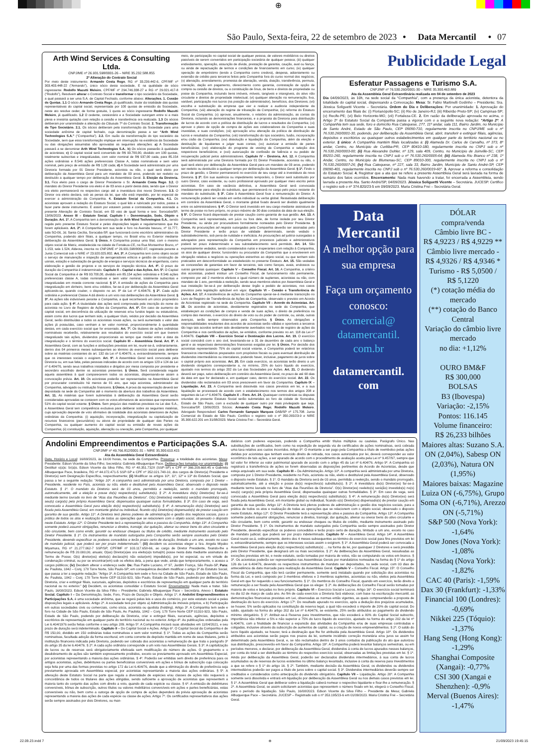⊕
São Paulo, Sexta-feira, 22 de setembro de 2023 • Data Mercantil • 07
Arth Wind Services & Consulting Ltda.
CNPJ/ME nº 26.931.598/0001-26 – NIRE 35.232.588.855
2ª Alteração do Contrato Social
Por meio deste instrumento: Armando Costa Rego, RG nº 33.239.442-6, CPF/MF nº 303.403.448-22 (“Armando”), único sócio desta sociedade, E na qualidade de sócio ingressante: Rodolfo Mazutti Meleiro, CPF/MF nº 294.746.338-27 e RG nº 29.021.417-8 (“Rodolfo”), Resolvem alterar o Contrato Social e transformar o tipo societário da Sociedade, a qual passará a ser uma S.A. de Capital Fechado, conforme abaixo: Alterações. 1. Cessão de Quotas. 1.1 O sócio Armando Costa Rego, já qualificado, titular da totalidade das quotas representativas do capital social, representada por 100 quotas de emissão da Sociedade, neste ato resolve ceder, de forma gratuita, 1 quota ao sócio ingressante Rodolfo Mazutti Meleiro, já qualificado. 1.2 O cedente, cessionário e a Sociedade outorgam entre si a mais plena e irrestrita quitação com relação a cessão e transferência ora realizada. 1.3 Os sócios deliberam por unanimidade a alteração da Cláusula 7ª do Contrato Social. 2. Transformação de Tipo Societário. 2.1. Os sócios deliberam pela transformação da Sociedade para uma sociedade anônima de capital fechado, cuja denominação passa a ser “Arth Wind Technologies S.A.” (“Companhia”). 2.2. Em razão da transformação do tipo societário da Sociedade, sem que essa transformação implique em interrupção na existência da Sociedade ou das obrigações assumidas são aprovadas as seguintes alterações: a) A Sociedade passará a se denominar Arth Wind Technologies S.A.; b) Os sócios passarão à qualidade de acionistas; c) O capital social será convertido de R$ 93.700,00, dividido em 100 quotas, totalmente subscritas e integralizadas, com valor nominal de R$ 937,00 cada, para 85.154 ações ordinárias e 8.546 ações preferenciais Classe A, todas nominativas e sem valor nominal, pelo preço de emissão de R$ 1,00 cada; d) A Sociedade será administrada por uma Diretoria formada por 01 Diretor Presidente, acionista ou não, o qual será eleito por deliberação da Assembleia Geral para um mandato de 03 anos, podendo ser reeleito ou destituído a qualquer tempo por deliberação da Assembleia Geral. 3. Eleição da Diretoria. 3.1. Fica eleito para o cargo de Diretor Presidente o Sr. Armando Costa Rego. 3.2. O mandato do Diretor Presidente ora eleito é de 03 anos a partir desta data, sendo que o Diretor ora eleito permanecerá no respectivo cargo até a investidura dos novos Diretores. 3.3. O Diretor ora eleito declara, sob as penas da lei, que não está impedido, por lei especial de exercer a administração da Companhia. 4. Estatuto Social da Companhia. 4.1. Os acionistas aprovam a redação do Estatuto Social, o qual lido e rubricado por todos, passa a fazer parte deste instrumento. E assim por estarem justas e contratadas, resta assinada a presente Alteração de Contrato Social, em 03 vias de igual forma e teor. Sorocaba/SP, 13/06/2023. Anexo III – Estatuto Social. Capítulo I – Denominação, Sede, Objeto e Duração. Art. 1º. A Companhia tem a denominação de Arth Wind Technologies S.A., sendo regida pelo presente Estatuto Social e pelas disposições legais e regulamentares que lhe forem aplicáveis. Art. 2º. A Companhia tem sua sede e foro na Avenida Itavuvu, nº 11.777, sala SO-06, Jd. Santa Cecília, Sorocaba-SP, que funcionará como escritório administrativo da Companhia, podendo abrir filiais, a qualquer tempo, no Brasil e/ou no Exterior mediante deliberação da Assembleia Geral. § Único. A Companhia possui uma filial, com o mesmo objeto social da Matriz, estabelecida na cidade de Fortaleza-CE, na Rua Monsenhor Bruno, nº 1.153, sala 1.524, Aldeota, inscrita no CNPJ/ME nº 26.931.598/0002-07, registrada perante a Junta Comercial sob o NIRE nº 23.920.025.802. Art. 3º. A Companhia tem como objeto social o serviço de manutenção e inspeção de aerogeradores eólicos e gestão de construção de usinas, estação e subestação de geração de energia e serviços técnicos de engenharia, como elaboração e gestão de projetos e os serviços de inspeção técnica. Art. 4º. O prazo de duração da Companhia é indeterminado. Capítulo II – Capital e das Ações. Art. 5º. O Capital Social da Companhia é de R$ 93.700,00, dividido em 85.154 ações ordinárias e 8.546 ações preferenciais classe A, todas nominativas e sem valor nominal, totalmente subscritas e integralizadas em moeda corrente nacional. § 1º. A emissão de ações da Companhia para integralização em dinheiro, bens e/ou créditos, far-se-á por deliberação da Assembleia Geral aplicando-se, quando couber, o disposto no art. 8º da Lei nº 6.404/76. § 2º. Cada ação ordinária e preferencial Classe A dá direito a um voto nas deliberações da Assembleia Geral. § 3º. As ações são indivisíveis perante a Companhia, a qual reconhecerá um único proprietário para cada ação. § 4º. A titularidade das ações será comprovada pela inscrição do nome do acionista no Livro de Registro de Ações da Companhia. Art. 6º. Em caso de aumento de capital social, em decorrência da utilização de reservas e/ou fundos legais ou estatutários, assim como dos lucros que tenham sido, a qualquer título, retidos por decisão da Assembleia Geral, serão distribuídas a todos os acionistas novas ações, ou será aumentado o valor das ações já possuídas, caso venham a ter valor nominal, proporcionalmente à quantidade destas, em cada exercício social que for encerrado. Art. 7º. Os titulares de ações ordinárias nominativas receberão, relativamente aos resultados do exercício social em que tiverem integralizado tais ações, dividendos proporcionais ao tempo que mediar entre a data da integralização e o término do exercício social. Capítulo III – Assembleia Geral. Art. 8º. A Assembleia Geral, com as funções e atribuições previstas em lei, reunir-se-á, ordinariamente, dentro dos 04 primeiros meses subsequentes ao término do exercício social para deliberar sobre as matérias constantes do art. 132 da Lei nº 6.404/76, e, extraordinariamente, sempre que os interesses sociais o exigirem. Art. 9º. A Assembleia Geral será convocada pela Diretoria ou, em sua falta, pelas pessoas indicadas de acordo com os artigos 123 e 124 da Lei nº 6.404/76, sendo seus trabalhos instalados e dirigidos por mesa composta por presidente e secretário escolhido dentre os acionistas presentes. § Único. Será considerada regular aquela assembleia à qual comparecerem todos os acionistas, dispensando-se assim a convocação prévia. Art. 10. Os acionistas poderão ser representados na Assembleia Geral por procurador constituído há menos de 01 ano, que seja acionista, administrador da Companhia, advogado ou instituição financeira. § Único. A prova da representação deverá ser depositada na sede da Companhia até o momento da abertura dos trabalhos da Assembleia. Art. 11. As matérias que forem submetidas à deliberação da Assembleia Geral serão consideradas aprovadas se contarem com os votos afirmativos de acionistas que representem 51% do capital social votante. § Único. Sem prejuízo das matérias previstas na Lei das S.A., a Assembleia Geral tem competência exclusiva para deliberar sobre as seguintes matérias, cuja aprovação depende de voto afirmativo da totalidade dos acionistas detentores de Ações ordinárias da Companhia: (i) aquisição, incorporação, integralização ou capitalização de recursos financeiros (pecuniários) ou ativos de propriedade de qualquer das Partes na Companhia, ou qualquer aumento do capital social ou emissão de novas ações da Companhia; (ii) constituição, aquisição, alienação ou oneração, pela Companhia, por qualquer
meio, de participação no capital social de qualquer pessoa, de valores mobiliários ou direitos passíveis de serem convertidos em participação societária de qualquer pessoa; (iii) qualquer endividamento, operação, assunção de dívida, prestação de garantia, caução, aval ou fiança, ou ainda de repactuação de termos e condições de financiamento em curso; (iv) qualquer operação de empréstimo (tendo a Companhia como credora), despesa, adiantamento ou extensão de crédito para terceiros feitos pela Companhia fora do curso normal dos negócios; (v) alienação, arrendamento, promessa de alienação, venda, doação, transferência, permuta, oneração, dação em pagamento, oferecimento como garantia, contratação de opção de compra ou cessão de direitos, ou a constituição de ônus, de bens e direitos de propriedade ou posse da Companhia, incluindo bens imóveis, móveis, tangíveis e intangíveis, do ativo não circulante e direitos de propriedade intelectual; (vi) qualquer alteração na remuneração, fixa, variável, participação nos lucros (na posição de administrador), benefícios, dos Diretores; (vii) escolha e substituição da empresa que vier a realizar a auditoria independente da Companhia; (viii) alteração do regime de tributação da Companhia; (ix) reforma do Estatuto Social da Companhia; (x) aprovar, anualmente, o relatório da administração, as contas da Diretoria, incluindo as demonstrações financeiras, e a proposta da Diretoria para distribuição de lucros de acordo com a política de distribuição de lucros e resultados da Companhia; (xi) aprovar o plano de opção de compra de ações aos colaboradores da Companhia e suas investidas, e suas condições; (xii) aprovação e/ou alteração da política de distribuição de lucros e resultados da Companhia; (xiii) transformação do tipo societário, fusão, incorporação e/ou cisão da Companhia; (xiv) dissolução e liquidação da Companhia, além da eleição e destituição de liquidantes e julgar suas contas; (xv) autorizar a emissão de partes beneficiárias; (xvi) elaboração do programa de vesting da Companhia e seleção dos respectivos beneficiários; e (xvii) autorização de confissão de falência e ou pedido de recuperação judicial pelos administradores. Capítulo IV – Diretoria. Art. 12. A Companhia será administrada por uma Diretoria formada por 01 Diretor Presidente, acionista ou não, o qual será eleito por deliberação da Assembleia Geral para um mandato de 03 anos, podendo ser reeleito ou destituído a qualquer tempo por deliberação da Assembleia Geral. § 1º. Findo o prazo de gestão, o Diretor permanecerá no exercício de seu cargo até a investidura da nova Diretoria. § 2º. Em sua ausência ou impedimento temporário, o Diretor será substituído por outro Diretor, caso existente, ou outro profissional aprovado por qualquer meio escrito pelos acionistas. Em caso de vacância definitiva, a Assembleia Geral será convocada imediatamente para eleição do substituto, que permanecerá no cargo pelo prazo restante do mandato do substituído. § 3º. Cabe à Assembleia Geral fixar a remuneração do Diretor. A remuneração poderá ser votada em verba individual ou verba global. Ressalvada deliberação em contrário da Assembleia Geral, o montante global fixado deverá ser dividido igualmente entre os administradores. § 4º. O Diretor será investido em seu cargo mediante assinatura de termo de posse no livro próprio, no prazo máximo de 30 dias contados da data de sua eleição. § 5º. O Diretor ficará dispensado de prestar caução como garantia de sua gestão. Art. 13. A Companhia será representada, em juízo ou fora dele, de forma isolada por seu Diretor Presidente, ou ainda por procuradores formalmente nomeados pelo Diretor Presidente. § Único. As procurações ad negotia outorgadas pela Companhia deverão ser assinadas pelo Diretor Presidente e terão prazo de validade determinado, sendo vedado o substabelecimento, sob pena de nulidade e ineficácia. As procurações ad judicia outorgadas a advogados para representação da Companhia em processos judiciais e administrativos poderá ter prazo indeterminado e seu substabelecimento será permitido. Art. 14. São expressamente vedados, sendo considerados nulos e inoperantes com relação à Companhia, os atos de qualquer diretor, funcionário ou procurador da Companhia que a envolverem em obrigação relativa a negócios ou operações estranhos ao objeto social, ou que tenham sido praticados em desconformidade ao estabelecido no presente Estatuto. Art. 15. São vedadas as concessões de garantias em favor de terceiros, tais como fianças, avais, endossos ou outras garantias quaisquer. Capítulo V – Conselho Fiscal. Art. 16. A Companhia, a critério dos acionistas, poderá instituir um Conselho Fiscal, de funcionamento não permanente, composto por até 2 membros efetivos e igual número de suplentes, acionistas ou não, com mandato de 1 ano, permitida a reeleição, sendo seus membros eleitos por Assembleia Geral e sua instalação far-se-á por deliberação desse órgão a pedido de acionistas, nos casos previstos pela legislação aplicável em vigor. Capítulo VI – Cessão e Transferência de Ações. Art. 17. A transferência de ações da Companhia operar-se-á mediante transcrição no Livro de Registro de Transferência de Ações da Companhia, observado o previsto em Acordo de Acionistas registrado na sede da Companhia. Capítulo VII – Acordo de Acionistas. Art. 18. Os acordos de acionistas, devidamente registrados na sede da Companhia, que estabeleçam as condições de compra e venda de suas ações, o direito de preferência na compra das mesmas, o exercício do direito de voto ou do poder de controle, ou, ainda, outras avenças, serão sempre observados pela Companhia. § Único. As obrigações e responsabilidades resultantes dos acordos de acionistas serão válidas e oponíveis a terceiros tão logo tais acordos tenham sido devidamente averbados nos livros de registro de ações da Companhia e nos certificados de ações, se emitidos, conforme previsto no art. 118 da Lei nº 6.404/76. Capítulo VIII – Exercício Social e Destinação dos Lucros. Art. 19. O exercício social coincidirá com o ano civil, levantando-se a 31 de dezembro de cada ano o balanço geral e as respectivas demonstrações financeiras exigidas por lei. § Único. Por decisão dos acionistas representando 75% do capital social votante, a Companhia poderá ter relatórios financeiros intermediários preparados com propósitos fiscais ou para eventual distribuição de dividendos intermediários ou intercalares, podendo haver, inclusive, pagamento de juros sobre o capital próprio aos acionistas. Art. 20. Em cada exercício, os acionistas terão direito a um dividendo obrigatório correspondente a, no mínimo, 25% do lucro líquido do exercício, ajustado nos termos do artigo 202 da Lei das Sociedades por Ações. Art. 21. O dividendo deverá ser pago, salvo deliberação em contrário da Assembleia Geral, no prazo de até 60 dias da data em que for declarado e, em qualquer caso, dentro do exercício social. Art. 22. Os dividendos não reclamados em 03 anos prescrevem em favor da Companhia. Capítulo IX – Liquidação. Art. 23. A Companhia será dissolvida nos casos previstos em lei, e a sua liquidação se processará de acordo com o estabelecimento nos termos dos artigos 208 e seguintes da Lei nº 6.404/76. Capítulo X – Foro. Art. 24. Quaisquer controvérsias ou disputas oriundas do presente Estatuto Social serão submetidas ao foro da cidade de Sorocaba, Estado de São Paulo, com a exclusão de qualquer outro por mais privilegiado que seja. Sorocaba/SP, 13/06/2023. Sócios: Armando Costa Rego; Rodolfo Mazutti Meleiro. Advogado Responsável: Carlos Fernando Sampaio Marques OAB/SP nº 175.708. Junta Comercial do Estado de São Paulo. Certifico o registro sob o nº 350.265/23-9 e NIRE 35.300.622.201 em 31/08/2023. Maria Cristina Frei – Secretária Geral.
Publicidade Legal
Esferatur Passagens e Turismo S.A.
CNPJ/MF nº 76.530.260/0001-30 – NIRE 35.300.463.889
Ata da Assembleia Geral Extraordinária realizada em 04 de setembro de 2023
Dia 04/09/2023, às 10h, na sede social da “Companhia”, com a presença da única acionista, detentora da totalidade do capital social, dispensando a Convocação. Mesa: Sr. Fabio Martinelli Godinho – Presidente; Sra. Jéssica Soliguetti Vicente – Secretária. Ordem do Dia e Deliberações: Por unanimidade: 1. Aprovação do encerramento das filiais de: (i) Florianópolis-SC; (ii) Rio de Janeiro-RJ; (iii) Ribeirão Preto-SP; (iv) Campinas-SP; (v) Recife-PE; (vi) Belo Horizonte-MG; (vii) Fortaleza-CE. 2. Em razão da deliberação aprovada no acima, o Artigo 2º do Estatuto Social da Companhia passa a vigorar com o a seguinte nova redação: “Artigo 2º: A Companhia tem sua sede, foro e domicílio Rua Catequese, 277, 11º andar, sala 111, Bairro Jardim, no Município de Santo André, Estado de São Paulo, CEP 09090-710, regularmente inscrita no CNPJ/ME sob o nº 76.530.260/0001-30, podendo, por deliberação da Assembleia Geral, abrir, transferir e extinguir filiais, agências, depósitos e escritórios ou quaisquer outros estabelecimentos em qualquer parte do território nacional ou no exterior. § único: A Companhia mantém filiais localizadas à: (i) Alameda Dr. Carlos de Carvalho, nº 373, 8º andar, Centro, no Município de Curitiba-PR, CEP 80410-180, regularmente inscrita no CNPJ sob o nº 76.530.260/0003-00; (ii) Rua Alexandre Dohler, nº 129, sala 409, Centro, no Município de Joinville-SC, CEP 89201-260, regularmente inscrita no CNPJ sob o nº 76.530.260/0005-64; (iii) Alameda Rio Branco nº 238, 1º Andar, Centro, no Município de Blumenau-SC, CEP 89010-300, regularmente inscrita no CNPJ sob o nº 76.530.260/0007-26; (iv) Rua Catequese, nº 227, sala 33, Bairro Jardim, Município de Santo André-SP, CEP 09090-401, regularmente inscrita no CNPJ sob o nº 76.530.260/0019-60”. 3. Aprovar a reforma e consolidação do Estatuto Social. 4. Registrar que a ata que se refere a presente Assembleia Geral será lavrada na forma de sumário dos fatos ocorridos. Encerramento: Nada mais havendo a tratar, foi encerrada a Assembleia, sendo lavrada a presente Ata. Santo André/SP, 04/09/2023. Jéssica Soliguetti Vicente – Secretária. JUCESP. Certifico o registro sob o nº 374.820/23-5 em 09/09/2023. Maria Cristina Frei – Secretária Geral.
Data
Mercantil
A melhor opção para sua empresa
Faça um orçamento conosco:
comercial@ datamercantil. com.br
datamercantil. com
DÓLAR
compra/venda
Câmbio livre BC -
R$ 4,9223 / R$ 4,9229 **
Câmbio livre mercado -
R$ 4,9326 / R$ 4,9346 *
Turismo - R$ 5,0500 /
R$ 5,1220
(*) cotação média do mercado
(**) cotação do Banco Central
Variação do câmbio livre mercado
no dia: +1,12%
OURO BM&F
R$ 300,000
BOLSAS
B3 (Ibovespa)
Variação: -2,15%
Pontos: 116.145
Volume financeiro:
R$ 26,233 bilhões
Maiores altas: Suzano S.A. ON (2,04%), Sabesp ON (2,03%), Natura ON (1,95%)
Maiores baixas: Magazine Luiza ON (-6,75%), Grupo Soma ON (-6,71%), Arezzo ON (-5,71%)
S&P 500 (Nova York): -1,64%
Dow Jones (Nova York): -1,08%
Nasdaq (Nova York): -1,82%
CAC 40 (Paris): -1,59%
Dax 30 (Frankfurt): -1,33%
Financial 100 (Londres): -0,69%
Nikkei 225 (Tóquio): -1,37%
Hang Seng (Hong Kong): -1,29%
Shanghai Composite (Xangai): -0,77%
CSI 300 (Xangai e Shenzhen): -0,9%
Merval (Buenos Aires): -1,47%
Andolini Empreendimentos e Participações S.A.
CNPJ/MF nº 49.766.812/0001-31 – NIRE 35.300.610.415
Ata da Assembleia Geral Extraordinária
Data, Horário e Local: 16/08/2023, às 16:00 horas, na sede da Companhia. Presença: a totalidade dos acionistas. Mesa: Presidente: Edson Vicente da Silva Filho; Secretária: Gabriela Albuquerque Pace. Deliberações tomadas por unanimidade: (i) Destituir o(a)s: Sr(a)s. Edson Vicente da Silva Filho, RG nº 48.351.732X (SSP-SP) e CPF nº 366.209.668.45 e Gabriela Albuquerque Pace, brasileira, RG nº 44.072.471-5 SSP-SP e CPF nº 352.021.748-10, dos cargos de Diretor(a) Presidente e Diretor(a) sem Designação Específica, respectivamente; (ii) Modificar os artigos 10º, 11º, 12º e 13º do Estatuto Social, que passa a ter a seguinte redação: “Artigo 10º. A companhia será administrada por uma Diretoria, composta por 1 Diretor – Presidente, residente no País, acionista ou não, eleito e destituível pela Assembleia Geral, observado o disposto neste Estatuto. § 1º. O mandato da Diretoria será de 03 anos, permitida a reeleição, sendo o mandato prorrogado, automaticamente, até a eleição e posse do(s) respectivo(s) substituto(s). § 2º. A investidura do(s) Diretor(es) far-se-á mediante termo lavrado no livro de “Atas das Reuniões da Diretoria”. O(s) Diretor(es) reeleito(s) será(ão) investido(s) no(s) seu(s) cargo(s) pela própria Assembleia Geral, dispensadas quaisquer outras formalidades. § 3º. Em caso de vaga, será convocada a Assembleia Geral para eleição do(s) respectivo(s) substituto(s). § 4º. A remuneração do(s) Diretor(es) será fixada pela Assembleia Geral, em montante global ou individual, ficando o(s) Diretor(es) dispensado(s) de prestar caução em garantia de sua gestão. Artigo 11º. A Diretoria terá plenos poderes de administração e gestão dos negócios sociais, para a prática de todos os atos e realização de todas as operações que se relacionem com o objeto social, observado o disposto neste Estatuto. Artigo 12º. O Diretor Presidente terá a representação ativa e passiva da Companhia. Artigo 13º. A Companhia somente poderá assumir obrigações, renunciar a direitos, transigir, dar quitação, alienar ou onerar bens do ativo circulante e não circulante, bem como emitir, garantir ou endossar cheques ou títulos de crédito, mediante instrumento assinado pelo Diretor Presidente. § 1º. Os instrumentos de mandato outorgados pela Companhia serão sempre assinados pelo Diretor Presidente, devendo especificar os poderes concedidos e terão prazo certo de duração, limitado a um ano, exceto no caso de mandato judicial, que poderá ser por prazo indeterminado.”; (iii) decidem os acionistas eleger a Sra. Angela Miyako Miyamura, RG nº 21.277.062-7 SSP/SP, CPF/MF nº 103.117.658-66, ao cargo de Diretor Presidente, fixando-lhe a remuneração de R$ 20.000,00, anuais; O(as) Diretor(a)es ora eleito(a)s toma(m) posse nesta data mediante assinatura do Termo de Posse; O(s) diretor(es) eleito(s) declara(m) não estar(em) impedido(s), por lei especial, ou em virtude de condenação criminal, ou por se encontrar(em) sob os efeitos dela, a pena que vede, ainda que temporariamente, o acesso a cargos públicos; (iv) Decidem alterar o endereço sede: De: Rua Padre Luciano, nº 97, Jardim França, São Paulo-SP, Para: Av. Paulista, 1842 – Conj. 178 Torre Norte, São Paulo-SP; em consequência decidem modificar o artigo 3º do Estatuto Social, que passa a ter a seguinte redação: “Artigo 3º. A Companhia tem sede e foro na Cidade de São Paulo, Estado de São Paulo, Av. Paulista, 1842 – Conj. 178 Torre Norte CEP 01310-923, São Paulo, Estado de São Paulo, podendo por deliberação da Diretoria, criar e extinguir filiais, sucursais, agências, depósitos e escritórios de representação em qualquer parte do território nacional ou no exterior.” (v) Decidem, os acionistas consolidar o Estatuto Social. Encerramento: Nada mais a tratar. São Paulo, 16/08/2023. Edson Vicente da Silva Filho – Presidente; Gabriela Albuquerque Pace – Secretária. Anexo I. Estatuto Social. Capítulo I – Da Denominação, Sede, Foro, Prazo de Duração e Objeto. Artigo 1º. A Andolini Empreendimentos e Participações S.A. é uma sociedade anônima, que se regerá pelas leis e usos do comércio, por este estatuto social e pelas disposições legais e aplicáveis. Artigo 2º. A sociedade terá por objeto a) Administração de imóveis próprios, e b) Participação em outras sociedades civis ou comerciais, como sócia, acionista ou quotista (holding). Artigo 3º. A Companhia tem sede e foro na Cidade de São Paulo, Estado de São Paulo, Av. Paulista, 1842 – Conj. 178 Torre Norte CEP 01310-923, São Paulo, Estado de São Paulo, podendo por deliberação da Diretoria, criar e extinguir filiais, sucursais, agências, depósitos e escritórios de representação em qualquer parte do território nacional ou no exterior. Artigo 4º. As publicações ordenadas pela Lei 6.404/1976 serão feitas conforme o seu artigo 289. Artigo 5º. A Companhia iniciará suas atividades em 11/04/2021, e seu prazo de duração será indeterminado. Capítulo II – Do Capital Social e Ações. Artigo 6º. O Capital Social da Companhia é de R$ 150,00, dividido em 150 ordinárias todas nominativas e sem valor nominal. § 1º. Todas as ações da Companhia serão nominativas, facultada adoção da forma escritural, em conta corrente de depósito mantida em nome de seus titulares, junto à instituição financeira indicada pela Diretoria, podendo ser cobrada dos acionistas a remuneração de que trata o parágrafo 3º do artigo 35 da lei 6.404/76. § 2º. A cada ação ordinária corresponde a um voto nas Assembleias Gerais. § 3º. A capitalização de lucros ou de reservas será obrigatoriamente efetivada sem modificação do número de ações. O grupamento e o desdobramento de ações são também expressamente proibidos, exceto se previamente aprovado em Assembleia Especial, por acionistas representando a maioria das ações ordinárias. § 4º. Poderão ser emitidas sem direito de preferência para os antigos acionistas, ações, debêntures ou partes beneficiárias conversíveis em ações e bônus de subscrição cuja colocação seja feita por uma das formas previstas no artigo 172 da Lei 6.404/76, desde que a eliminação do direito de preferência seja previamente aprovada em Assembleia especial, por acionistas representando a maioria das ações ordinárias. § 5º. A alteração deste Estatuto Social na parte que regula a diversidade de espécies e/ou classes de ações não requererá a concordância de todos os titulares das ações atingidas, sendo suficiente a aprovação de acionistas que representem a maioria tanto do conjunto das ações com direito a voto, quando de cada espécie ou classe. § 6º. A emissão de debêntures conversíveis, bônus de subscrição, outros títulos ou valores mobiliários conversíveis em ações e partes beneficiárias, estas conversíveis ou não, bem como a outorga de opção de compra de ações dependerá da prévia aprovação de acionistas representando a maioria das ações de cada espécie ou classe de ações. Artigo 7º. Os certificados representativos das ações serão sempre assinados por dois Diretores, ou man-
datários com poderes especiais, podendo a Companhia emitir títulos múltiplos ou cautelas. Parágrafo Único. Nas substituições de certificados, bem como na expedição de segunda via de certificados de ações nominativas, será cobrada uma taxa relativa aos custos incorridos. Artigo 8º. O montante a ser pago pela Companhia a título de reembolso pelas ações detidas por acionistas que tenham exercido direito de retirada, nos casos autorizados por lei, deverá corresponder ao valor econômico de tais ações, a ser apurado de acordo com o procedimento de avaliação aceita pela Lei nº 9.457/97, sempre que tal valor for inferior ao valor patrimonial apurado de acordo com o artigo 45 da Lei nº 6.404/76. Artigo 9º. A Companhia só registrará a transferência de ações se forem observadas as disposições pertinentes do Acordo de Acionistas, desde que esteja arquivado em sua sede. Capítulo III – Da Administração. Artigo 10º. A companhia será administrada por uma Diretoria, composta por 1 Diretor-Presidente, residente no País, acionista ou não, eleito e destituível pela Assembleia Geral, observado o disposto neste Estatuto. § 1º. O mandato da Diretoria será de 03 anos, permitida a reeleição, sendo o mandato prorrogado, automaticamente, até a eleição e posse do(s) respectivo(s) substituto(s). § 2º. A investidura do(s) Diretor(es) far-se-á mediante termo lavrado no livro de “Atas das Reuniões da Diretoria”. O(s) Diretor(es) reeleito(s) será(ão) investido(s) no(s) seu(s) cargo(s) pela própria Assembleia Geral, dispensadas quaisquer outras formalidades. § 3º. Em caso de vaga, será convocada a Assembleia Geral para eleição do(s) respectivo(s) substituto(s). § 4º. A remuneração do(s) Diretor(es) será fixada pela Assembleia Geral, em montante global ou individual, ficando o(s) Diretor(es) dispensado(s) de prestar caução em garantia de sua gestão. Artigo 11º. A Diretoria terá plenos poderes de administração e gestão dos negócios sociais, para a prática de todos os atos e realização de todas as operações que se relacionem com o objeto social, observado o disposto neste Estatuto. Artigo 12º. O Diretor Presidente terá a representação ativa e passiva da Companhia. Artigo 13º. A Companhia somente poderá assumir obrigações, renunciar a direitos, transigir, dar quitação, alienar ou onerar bens do ativo circulante e não circulante, bem como emitir, garantir ou endossar cheques ou títulos de crédito, mediante instrumento assinado pelo Diretor Presidente. § 1º. Os instrumentos de mandato outorgados pela Companhia serão sempre assinados pelo Diretor Presidente, devendo especificar os poderes concedidos e terão prazo certo de duração, limitado a um ano, exceto no caso de mandato judicial, que poderá ser por prazo indeterminado. Capítulo IV – Assembleia Geral. Artigo 14º. A Assembleia Geral reunir-se-á, ordinariamente, dentro dos 4 meses subsequentes ao término do exercício social para fins previstos em lei e, extraordinariamente, sempre que os interesses sociais assim o exigirem. § 1º. A Assembleia Geral poderá ser convocada a Assembleia Geral para eleição do(s) respectivo(s) substituto(s) ... na forma da lei, por quaisquer 2 Diretores e será presidida pelo Diretor Presidente, que designará um ou mais secretários. § 2º. As deliberações da Assembleia Geral, ressalvadas as exceções previstas em lei, e neste estatuto, serão tomadas por maioria de votos, não se computando os votos em branco. § 3º. Os acionistas poderão ser representados nas Assembleias Gerais por mandatários nomeados na forma do § 1º do artigo 126 da Lei 6.404/76, devendo os respectivos instrumentos de mandato ser depositados, na sede social, com 03 dias de antecedência da data marcada para realização da Assembleia Geral. Capítulo V – Conselho Fiscal. Artigo 15º. O Conselho Fiscal da Companhia, que não terá caráter permanente, somente será instalado quando por solicitação dos acionistas na forma da Lei, e será composto por 3 membros efetivos e 3 membros suplentes, acionistas ou não, eleitos pela Assembleia Geral em que for requerido o seu funcionamento. § 1º. Os membros do Conselho Fiscal, quando em exercício, terão direito a remuneração a ser fixada pela Assembleia Geral que os eleger. § 2º. As deliberações do Conselho Fiscal serão tomadas por maioria de votos e lançadas no livro próprio. Capítulo VI – Exercício Social e Lucros. Artigo 16º. O exercício social terminará no dia 02 de março de cada ano. Ao fim de cada exercício a Diretoria fará elaborar, com base na escrituração mercantil, as demonstrações financeiras previstas em Lei, observadas as normas então vigentes, as quais compreenderão a proposta de destinação do lucro do exercício. Artigo 17º. Do resultado apurado no exercício, após a dedução dos prejuízos acumulados, se houver, 5% serão aplicados na constituição da reserva legal, a qual não excederá o importe de 20% do capital social. Do saldo, ajustado na forma do artigo 202 da Lei nº 6.404/76, se existente, 25% serão atribuídos ao pagamento do dividendo mínimo obrigatório. § 1º. Atribuir-se-á Reserva para Investimentos, que não excederá a 80% do Capital Social subscrito, importância não inferior a 5% e não superior a 75% do lucro líquido do exercício, ajustado na forma do artigo 202 da lei nº 6.404/76, com a finalidade de financiar a expansão das atividades da Companhia e/ou de suas empresas controladas e coligadas, inclusive através da subscrição de aumentos de capital, ou a criação de novos empreendimentos. § 2º. O saldo do lucro líquido ajustado, se houver, terá a destinação que lhe for atribuída pela Assembleia Geral. Artigo 18º. Os dividendos atribuídos aos acionistas serão pagos nos prazos da lei, somente incidindo correção monetária e/ou juros se assim for determinado pela Assembleia Geral, e, se não reclamados dentro de 3 anos contados da publicação do ato que autorizou sua distribuição, prescreverão em favor da Companhia. Artigo 19º. A Companhia poderá levantar balanços semestrais, ou em períodos menores, e declarar, por deliberação da Assembleia Geral, dividendos à conta de lucros apurados nesses balanços, por conta do total a ser distribuído ao término do respectivo exercício social, observadas as limitações previstas em lei. § 1º. Ainda por deliberação da Assembleia Geral, poderão ser declarados dividendos intermediários, à sua conta de lucros acumulados ou de reservas de lucros existentes no último balanço levantado, inclusive à conta da reserva para Investimentos a que se refere o § 1º do artigo 16. § 2º. Também, mediante decisão da Assembleia Geral, os dividendos ou dividendos intermediários poderão ser pagos a título de juros sobre o capital social. § 3º. Dividendos intermediários deverão sempre ser creditados e considerados como antecipação do dividendo obrigatório. Capítulo VII – Liquidação. Artigo 20º. A Companhia somente será dissolvida e entrará em liquidação por deliberação da Assembleia Geral ou nos demais casos previstos em lei. § 1º. A Assembleia Geral que deliberar sobre a liquidação caberá nomear o respectivo liquidante e fixar-lhe a remuneração. § 2º. A Assembleia Geral, se assim solicitarem acionistas que representem o número fixado em lei, elegerá o Conselho Fiscal, para o período da liquidação. São Paulo, 16/08/2023. Edson Vicente da Silva Filho – Presidente da Mesa; Gabriela Albuquerque Pace – Secretária. JUCESP – Registrado sob o nº 353.195/23-6 em 01/09/2023. Maria Cristina Frei – Secretária Geral.
22.09.23.indd 7 ⊕ 21/09/2023 19:45:15